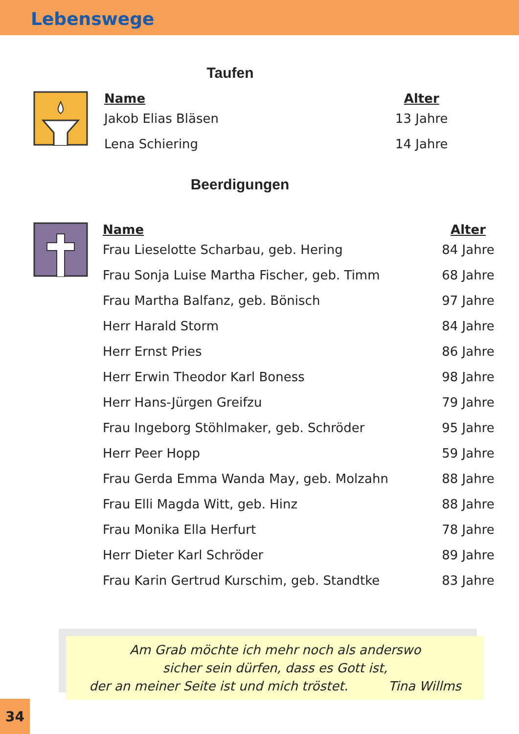Lebenswege
Taufen
| Name | Alter |
| --- | --- |
| Jakob Elias Bläsen | 13 Jahre |
| Lena Schiering | 14 Jahre |
Beerdigungen
| Name | Alter |
| --- | --- |
| Frau Lieselotte Scharbau, geb. Hering | 84 Jahre |
| Frau Sonja Luise Martha Fischer, geb. Timm | 68 Jahre |
| Frau Martha Balfanz, geb. Bönisch | 97 Jahre |
| Herr Harald Storm | 84 Jahre |
| Herr Ernst Pries | 86 Jahre |
| Herr Erwin Theodor Karl Boness | 98 Jahre |
| Herr Hans-Jürgen Greifzu | 79 Jahre |
| Frau Ingeborg Stöhlmaker, geb. Schröder | 95 Jahre |
| Herr Peer Hopp | 59 Jahre |
| Frau Gerda Emma Wanda May, geb. Molzahn | 88 Jahre |
| Frau Elli Magda Witt, geb. Hinz | 88 Jahre |
| Frau Monika Ella Herfurt | 78 Jahre |
| Herr Dieter Karl Schröder | 89 Jahre |
| Frau Karin Gertrud Kurschim, geb. Standtke | 83 Jahre |
Am Grab möchte ich mehr noch als anderswo
sicher sein dürfen, dass es Gott ist,
der an meiner Seite ist und mich tröstet. Tina Willms
34